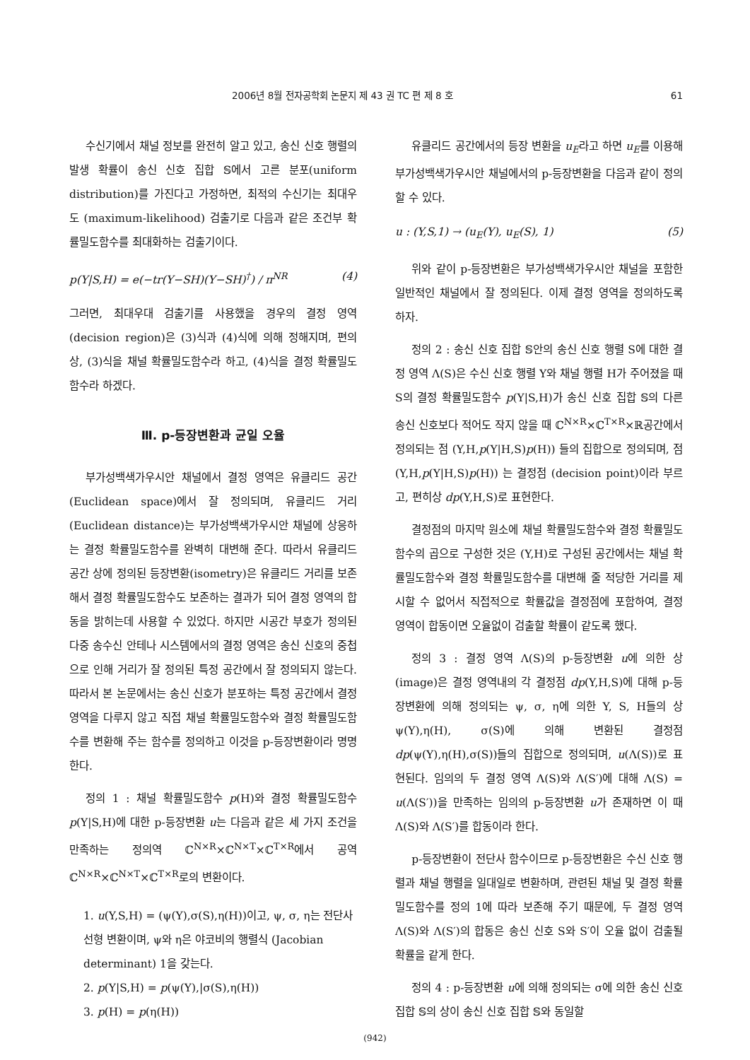2006년 8월 전자공학회 논문지 제 43 권 TC 편 제 8 호 61
수신기에서 채널 정보를 완전히 알고 있고, 송신 신호 행렬의 발생 확률이 송신 신호 집합 𝕊에서 고른 분포(uniform distribution)를 가진다고 가정하면, 최적의 수신기는 최대우도 (maximum-likelihood) 검출기로 다음과 같은 조건부 확률밀도함수를 최대화하는 검출기이다.
p(Y|S,H) = e(−tr(Y−SH)(Y−SH)<sup>†</sup>) / π<sup>NR</sup> (4)
그러면, 최대우대 검출기를 사용했을 경우의 결정 영역(decision region)은 (3)식과 (4)식에 의해 정해지며, 편의상, (3)식을 채널 확률밀도함수라 하고, (4)식을 결정 확률밀도함수라 하겠다.
Ⅲ. p-등장변환과 균일 오율
부가성백색가우시안 채널에서 결정 영역은 유클리드 공간(Euclidean space)에서 잘 정의되며, 유클리드 거리(Euclidean distance)는 부가성백색가우시안 채널에 상응하는 결정 확률밀도함수를 완벽히 대변해 준다. 따라서 유클리드 공간 상에 정의된 등장변환(isometry)은 유클리드 거리를 보존해서 결정 확률밀도함수도 보존하는 결과가 되어 결정 영역의 합동을 밝히는데 사용할 수 있었다. 하지만 시공간 부호가 정의된 다중 송수신 안테나 시스템에서의 결정 영역은 송신 신호의 중첩으로 인해 거리가 잘 정의된 특정 공간에서 잘 정의되지 않는다. 따라서 본 논문에서는 송신 신호가 분포하는 특정 공간에서 결정 영역을 다루지 않고 직접 채널 확률밀도함수와 결정 확률밀도함수를 변환해 주는 함수를 정의하고 이것을 p-등장변환이라 명명한다.
정의 1 : 채널 확률밀도함수 p(H)와 결정 확률밀도함수 p(Y|S,H)에 대한 p-등장변환 u는 다음과 같은 세 가지 조건을 만족하는 정의역 ℂ<sup>N×R</sup>×ℂ<sup>N×T</sup>×ℂ<sup>T×R</sup>에서 공역 ℂ<sup>N×R</sup>×ℂ<sup>N×T</sup>×ℂ<sup>T×R</sup>로의 변환이다.
1. u(Y,S,H) = (ψ(Y),σ(S),η(H))이고, ψ, σ, η는 전단사 선형 변환이며, ψ와 η은 야코비의 행렬식 (Jacobian determinant) 1을 갖는다.
2. p(Y|S,H) = p(ψ(Y),|σ(S),η(H))
3. p(H) = p(η(H))
유클리드 공간에서의 등장 변환을 u<sub>E</sub>라고 하면 u<sub>E</sub>를 이용해 부가성백색가우시안 채널에서의 p-등장변환을 다음과 같이 정의할 수 있다.
u : (Y,S,1) → (u<sub>E</sub>(Y), u<sub>E</sub>(S), 1) (5)
위와 같이 p-등장변환은 부가성백색가우시안 채널을 포함한 일반적인 채널에서 잘 정의된다. 이제 결정 영역을 정의하도록 하자.
정의 2 : 송신 신호 집합 𝕊안의 송신 신호 행렬 S에 대한 결정 영역 Λ(S)은 수신 신호 행렬 Y와 채널 행렬 H가 주어졌을 때 S의 결정 확률밀도함수 p(Y|S,H)가 송신 신호 집합 𝕊의 다른 송신 신호보다 적어도 작지 않을 때 ℂ<sup>N×R</sup>×ℂ<sup>T×R</sup>×ℝ공간에서 정의되는 점 (Y,H,p(Y|H,S)p(H)) 들의 집합으로 정의되며, 점 (Y,H,p(Y|H,S)p(H)) 는 결정점 (decision point)이라 부르고, 편히상 dp(Y,H,S)로 표현한다.
결정점의 마지막 원소에 채널 확률밀도함수와 결정 확률밀도함수의 곱으로 구성한 것은 (Y,H)로 구성된 공간에서는 채널 확률밀도함수와 결정 확률밀도함수를 대변해 줄 적당한 거리를 제시할 수 없어서 직접적으로 확률값을 결정점에 포함하여, 결정 영역이 합동이면 오율없이 검출할 확률이 같도록 했다.
정의 3 : 결정 영역 Λ(S)의 p-등장변환 u에 의한 상(image)은 결정 영역내의 각 결정점 dp(Y,H,S)에 대해 p-등장변환에 의해 정의되는 ψ, σ, η에 의한 Y, S, H들의 상 ψ(Y),η(H), σ(S)에 의해 변환된 결정점 dp(ψ(Y),η(H),σ(S))들의 집합으로 정의되며, u(Λ(S))로 표현된다. 임의의 두 결정 영역 Λ(S)와 Λ(S′)에 대해 Λ(S) = u(Λ(S′))을 만족하는 임의의 p-등장변환 u가 존재하면 이 때 Λ(S)와 Λ(S′)를 합동이라 한다.
p-등장변환이 전단사 함수이므로 p-등장변환은 수신 신호 행렬과 채널 행렬을 일대일로 변환하며, 관련된 채널 및 결정 확률밀도함수를 정의 1에 따라 보존해 주기 때문에, 두 결정 영역 Λ(S)와 Λ(S′)의 합동은 송신 신호 S와 S′이 오율 없이 검출될 확률을 같게 한다.
정의 4 : p-등장변환 u에 의해 정의되는 σ에 의한 송신 신호 집합 𝕊의 상이 송신 신호 집합 𝕊와 동일할
(942)